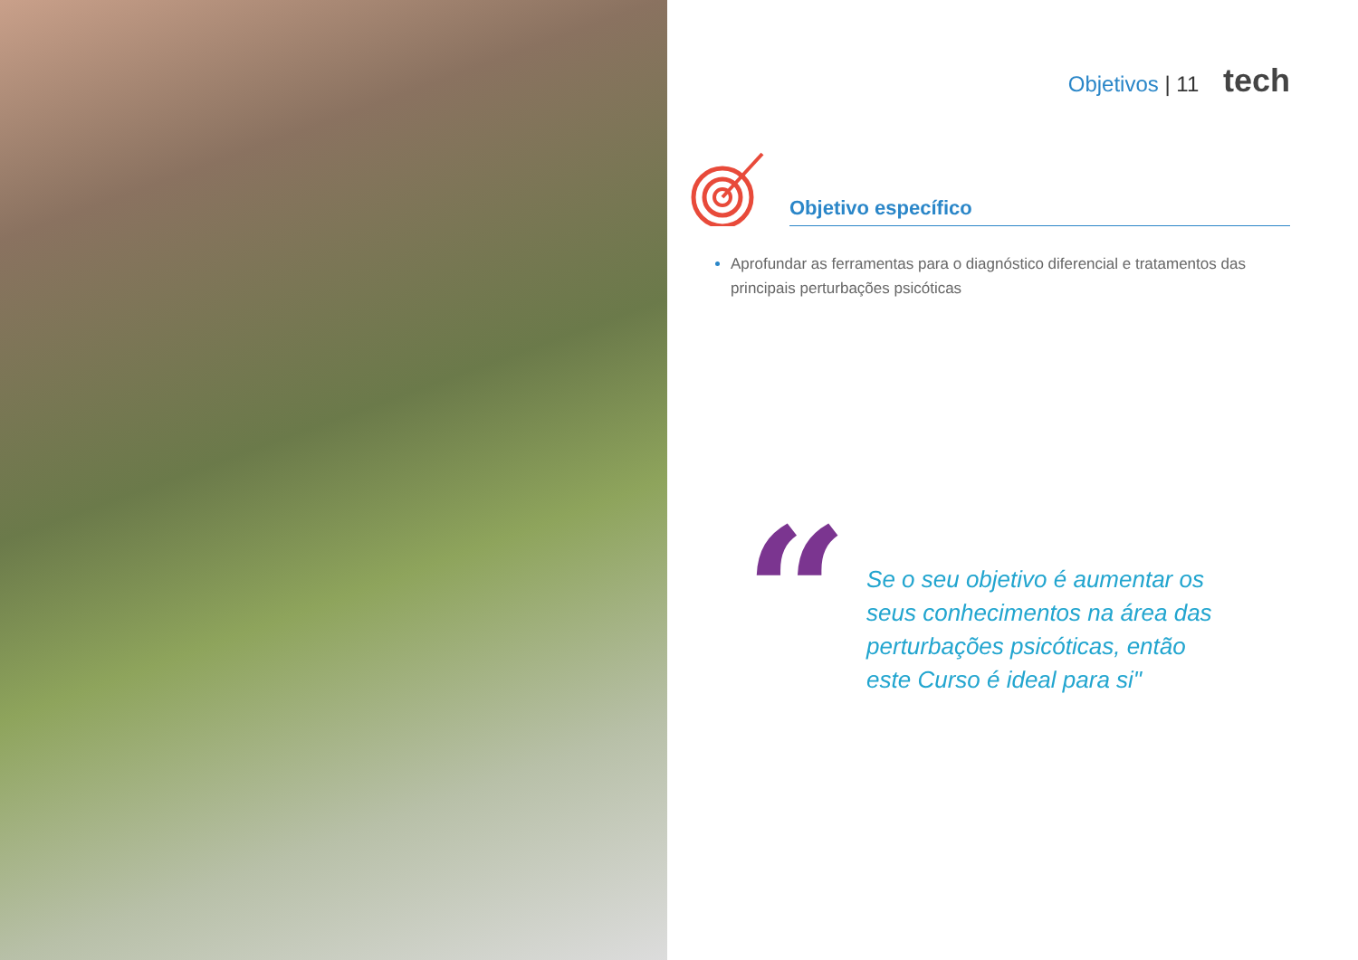Objetivos | 11 tech
Objetivo específico
Aprofundar as ferramentas para o diagnóstico diferencial e tratamentos das principais perturbações psicóticas
“
Se o seu objetivo é aumentar os seus conhecimentos na área das perturbações psicóticas, então este Curso é ideal para si"